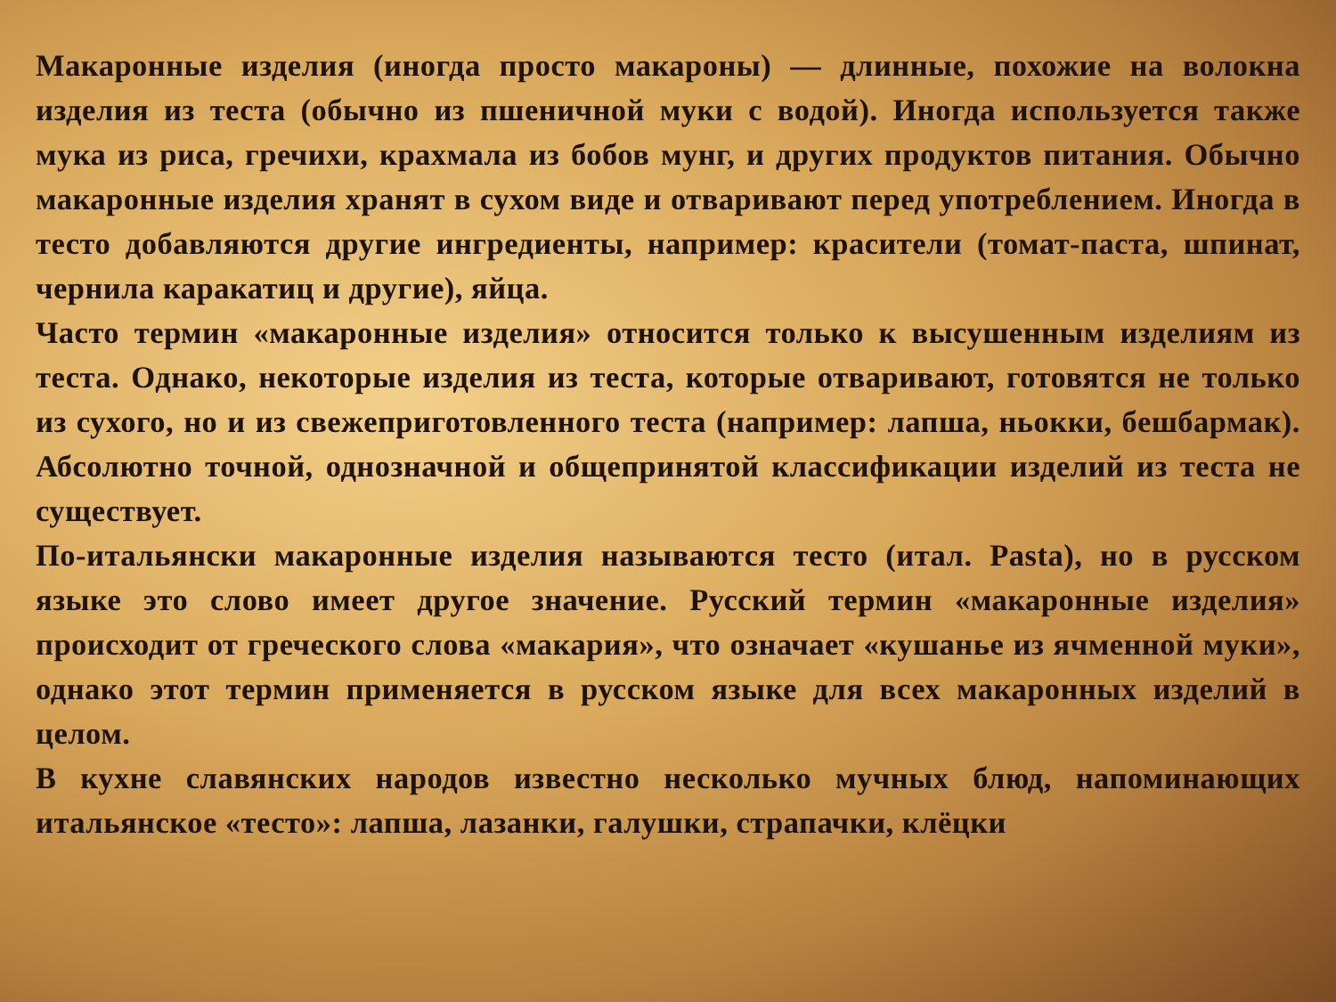Макаронные изделия (иногда просто макароны) — длинные, похожие на волокна изделия из теста (обычно из пшеничной муки с водой). Иногда используется также мука из риса, гречихи, крахмала из бобов мунг, и других продуктов питания. Обычно макаронные изделия хранят в сухом виде и отваривают перед употреблением. Иногда в тесто добавляются другие ингредиенты, например: красители (томат-паста, шпинат, чернила каракатиц и другие), яйца.
Часто термин «макаронные изделия» относится только к высушенным изделиям из теста. Однако, некоторые изделия из теста, которые отваривают, готовятся не только из сухого, но и из свежеприготовленного теста (например: лапша, ньокки, бешбармак). Абсолютно точной, однозначной и общепринятой классификации изделий из теста не существует.
По-итальянски макаронные изделия называются тесто (итал. Pasta), но в русском языке это слово имеет другое значение. Русский термин «макаронные изделия» происходит от греческого слова «макария», что означает «кушанье из ячменной муки», однако этот термин применяется в русском языке для всех макаронных изделий в целом.
В кухне славянских народов известно несколько мучных блюд, напоминающих итальянское «тесто»: лапша, лазанки, галушки, страпачки, клёцки